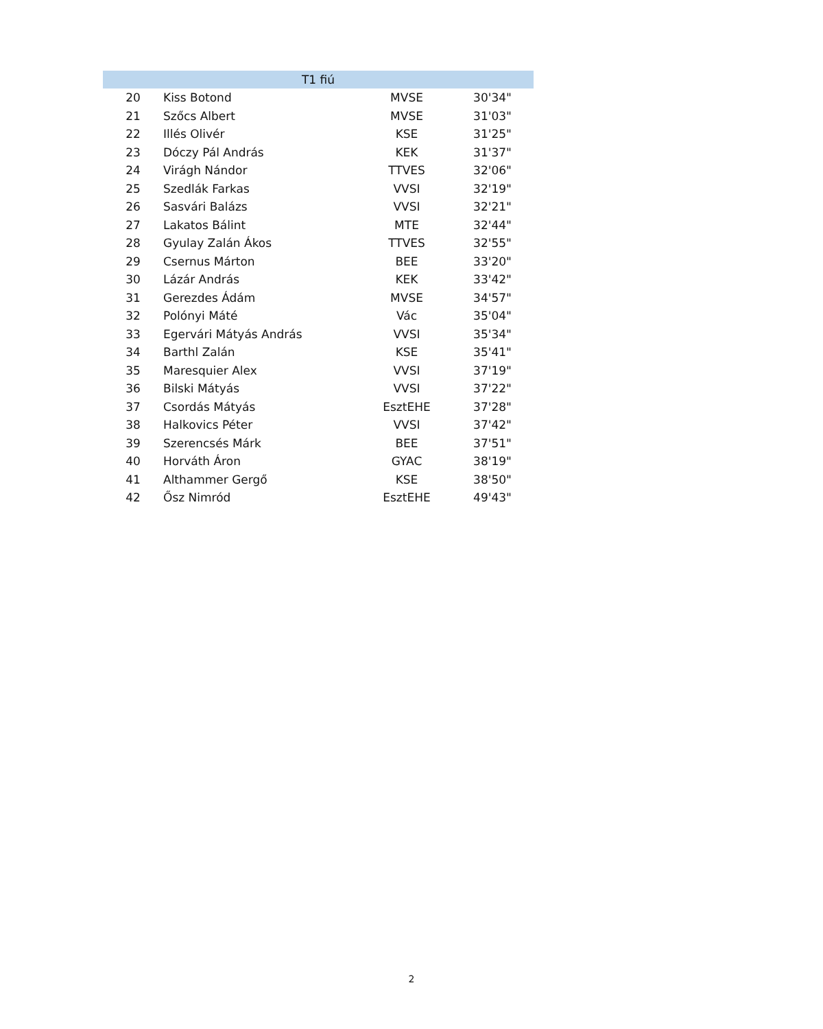| T1 fiú | | | |
| --- | --- | --- | --- |
| 20 | Kiss Botond | MVSE | 30'34" |
| 21 | Szőcs Albert | MVSE | 31'03" |
| 22 | Illés Olivér | KSE | 31'25" |
| 23 | Dóczy Pál András | KEK | 31'37" |
| 24 | Virágh Nándor | TTVES | 32'06" |
| 25 | Szedlák Farkas | VVSI | 32'19" |
| 26 | Sasvári Balázs | VVSI | 32'21" |
| 27 | Lakatos Bálint | MTE | 32'44" |
| 28 | Gyulay Zalán Ákos | TTVES | 32'55" |
| 29 | Csernus Márton | BEE | 33'20" |
| 30 | Lázár András | KEK | 33'42" |
| 31 | Gerezdes Ádám | MVSE | 34'57" |
| 32 | Polónyi Máté | Vác | 35'04" |
| 33 | Egervári Mátyás András | VVSI | 35'34" |
| 34 | Barthl Zalán | KSE | 35'41" |
| 35 | Maresquier Alex | VVSI | 37'19" |
| 36 | Bilski Mátyás | VVSI | 37'22" |
| 37 | Csordás Mátyás | EsztEHE | 37'28" |
| 38 | Halkovics Péter | VVSI | 37'42" |
| 39 | Szerencsés Márk | BEE | 37'51" |
| 40 | Horváth Áron | GYAC | 38'19" |
| 41 | Althammer Gergő | KSE | 38'50" |
| 42 | Ősz Nimród | EsztEHE | 49'43" |
2